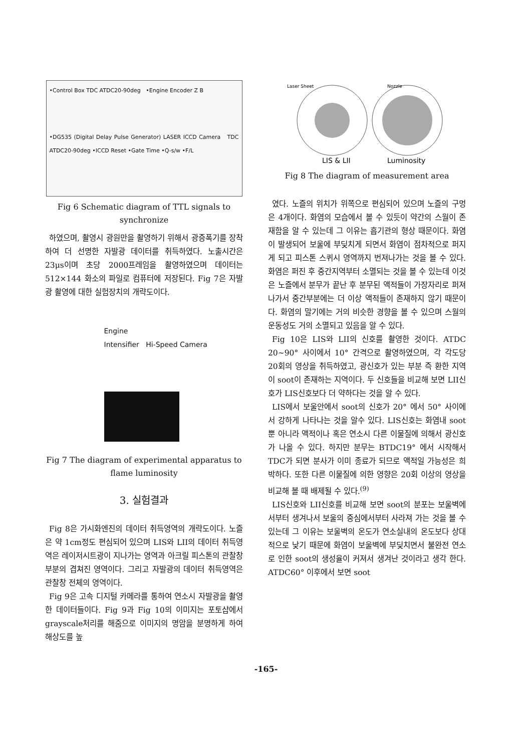•Control Box TDC ATDC20-90deg •Engine Encoder Z B
•DG535 (Digital Delay Pulse Generator) LASER ICCD Camera TDC ATDC20-90deg •ICCD Reset •Gate Time •Q-s/w •F/L
Fig 6 Schematic diagram of TTL signals to synchronize
하였으며, 촬영시 광원만을 촬영하기 위해서 광증폭기를 장착하여 더 선명한 자발광 데이터를 취득하였다. 노출시간은 23μs이며 초당 2000프레임을 촬영하였으며 데이터는 512×144 화소의 파일로 컴퓨터에 저장된다. Fig 7은 자발광 촬영에 대한 실험장치의 개략도이다.
Engine
Intensifier Hi-Speed Camera
Fig 7 The diagram of experimental apparatus to flame luminosity
3. 실험결과
Fig 8은 가시화엔진의 데이터 취득영역의 개략도이다. 노즐은 약 1cm정도 편심되어 있으며 LIS와 LII의 데이터 취득영역은 레이저시트광이 지나가는 영역과 아크릴 피스톤의 관찰창 부분의 겹쳐진 영역이다. 그리고 자발광의 데이터 취득영역은 관찰창 전체의 영역이다.
Fig 9은 고속 디지털 카메라를 통하여 연소시 자발광을 촬영한 데이터들이다. Fig 9과 Fig 10의 이미지는 포토샵에서 grayscale처리를 해줌으로 이미지의 명암을 분명하게 하여 해상도를 높
Laser Sheet
Nozzle
LIS & LII
Luminosity
Fig 8 The diagram of measurement area
였다. 노즐의 위치가 위쪽으로 편심되어 있으며 노즐의 구멍은 4개이다. 화염의 모습에서 볼 수 있듯이 약간의 스월이 존재함을 알 수 있는데 그 이유는 흡기관의 형상 때문이다. 화염이 발생되어 보울에 부딪치게 되면서 화염이 점차적으로 퍼지게 되고 피스톤 스퀴시 영역까지 번져나가는 것을 볼 수 있다. 화염은 퍼진 후 중간지역부터 소멸되는 것을 볼 수 있는데 이것은 노즐에서 분무가 끝난 후 분무된 액적들이 가장자리로 퍼져나가서 중간부분에는 더 이상 액적들이 존재하지 않기 때문이다. 화염의 말기에는 거의 비슷한 경향을 볼 수 있으며 스월의 운동성도 거의 소멸되고 있음을 알 수 있다.
Fig 10은 LIS와 LII의 신호를 촬영한 것이다. ATDC 20~90° 사이에서 10° 간격으로 촬영하였으며, 각 각도당 20회의 영상을 취득하였고, 광신호가 있는 부분 즉 환한 지역이 soot이 존재하는 지역이다. 두 신호들을 비교해 보면 LII신호가 LIS신호보다 더 약하다는 것을 알 수 있다.
LIS에서 보울안에서 soot의 신호가 20° 에서 50° 사이에서 강하게 나타나는 것을 알수 있다. LIS신호는 화염내 soot뿐 아니라 액적이나 혹은 연소시 다른 이물질에 의해서 광신호가 나올 수 있다. 하지만 분무는 BTDC19° 에서 시작해서 TDC가 되면 분사가 이미 종료가 되므로 액적일 가능성은 희박하다. 또한 다른 이물질에 의한 영향은 20회 이상의 영상을 비교해 볼 때 배제될 수 있다.<sup>(9)</sup>
LIS신호와 LII신호를 비교해 보면 soot의 분포는 보울벽에서부터 생겨나서 보울의 중심에서부터 사라져 가는 것을 볼 수 있는데 그 이유는 보울벽의 온도가 연소실내의 온도보다 상대적으로 낮기 때문에 화염이 보울벽에 부딪치면서 불완전 연소로 인한 soot의 생성율이 커져서 생겨난 것이라고 생각 한다. ATDC60° 이후에서 보면 soot
-165-